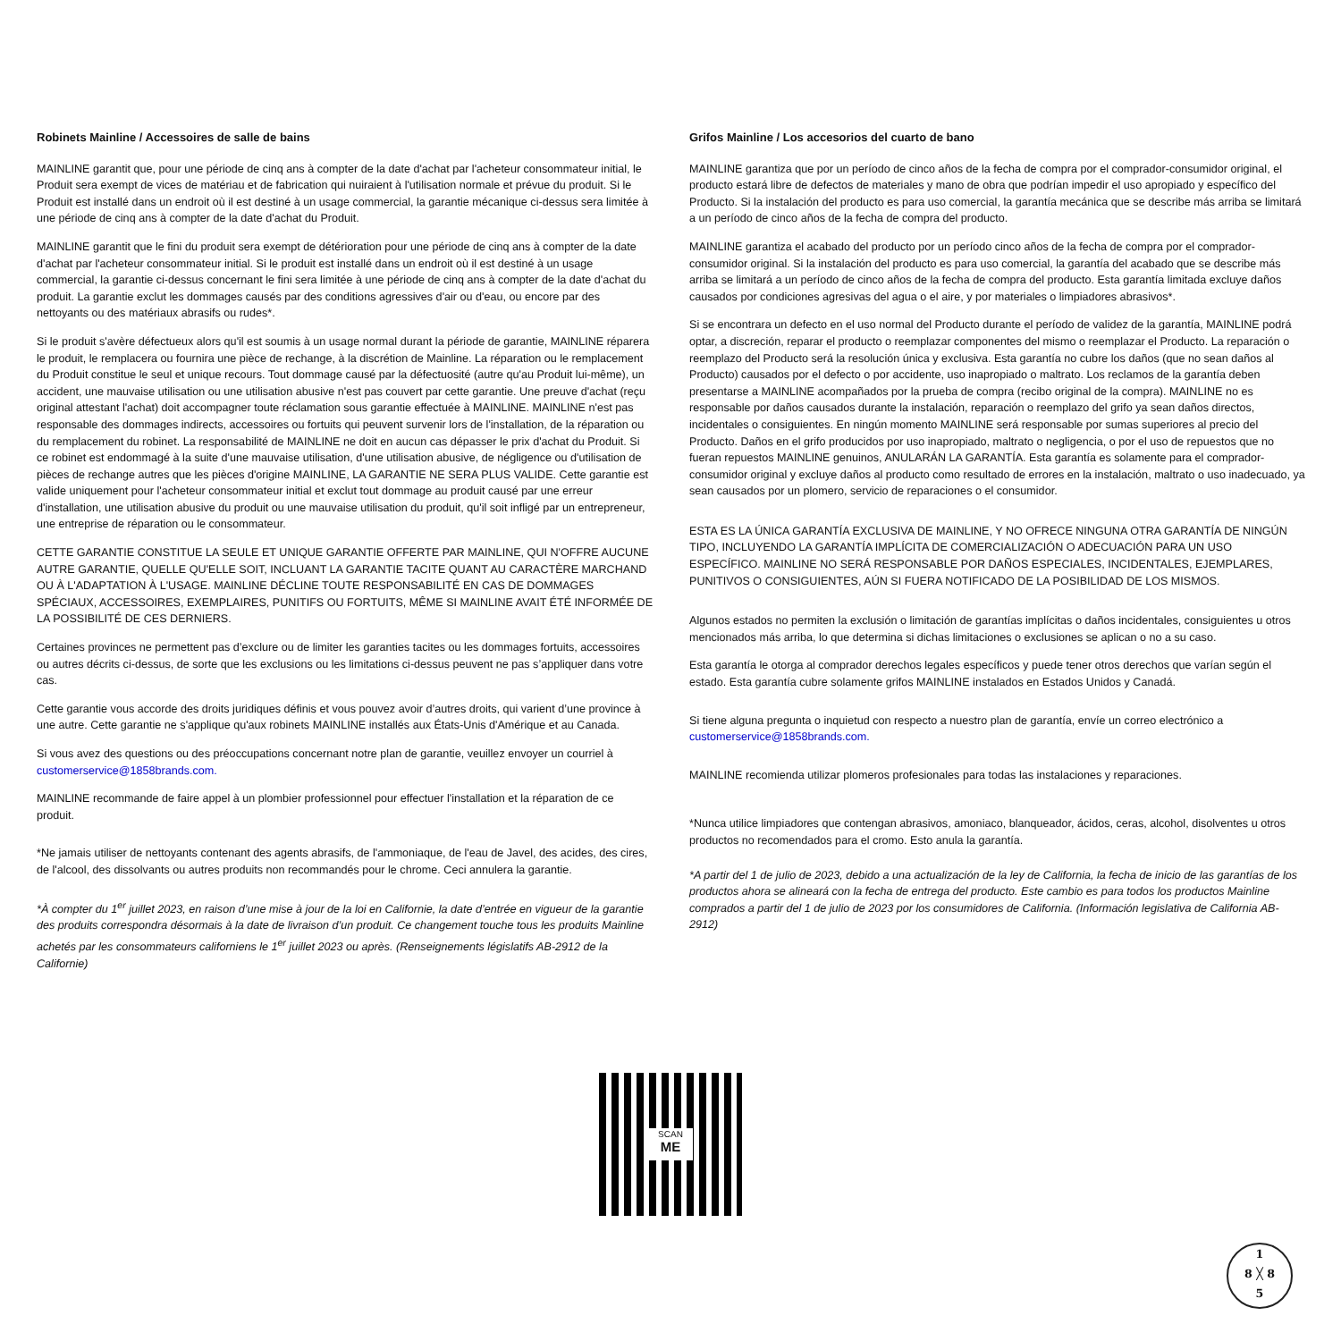Robinets Mainline / Accessoires de salle de bains
MAINLINE garantit que, pour une période de cinq ans à compter de la date d'achat par l'acheteur consommateur initial, le Produit sera exempt de vices de matériau et de fabrication qui nuiraient à l'utilisation normale et prévue du produit. Si le Produit est installé dans un endroit où il est destiné à un usage commercial, la garantie mécanique ci-dessus sera limitée à une période de cinq ans à compter de la date d'achat du Produit.
MAINLINE garantit que le fini du produit sera exempt de détérioration pour une période de cinq ans à compter de la date d'achat par l'acheteur consommateur initial. Si le produit est installé dans un endroit où il est destiné à un usage commercial, la garantie ci-dessus concernant le fini sera limitée à une période de cinq ans à compter de la date d'achat du produit. La garantie exclut les dommages causés par des conditions agressives d'air ou d'eau, ou encore par des nettoyants ou des matériaux abrasifs ou rudes*.
Si le produit s'avère défectueux alors qu'il est soumis à un usage normal durant la période de garantie, MAINLINE réparera le produit, le remplacera ou fournira une pièce de rechange, à la discrétion de Mainline. La réparation ou le remplacement du Produit constitue le seul et unique recours. Tout dommage causé par la défectuosité (autre qu'au Produit lui-même), un accident, une mauvaise utilisation ou une utilisation abusive n'est pas couvert par cette garantie. Une preuve d'achat (reçu original attestant l'achat) doit accompagner toute réclamation sous garantie effectuée à MAINLINE. MAINLINE n'est pas responsable des dommages indirects, accessoires ou fortuits qui peuvent survenir lors de l'installation, de la réparation ou du remplacement du robinet. La responsabilité de MAINLINE ne doit en aucun cas dépasser le prix d'achat du Produit. Si ce robinet est endommagé à la suite d'une mauvaise utilisation, d'une utilisation abusive, de négligence ou d'utilisation de pièces de rechange autres que les pièces d'origine MAINLINE, LA GARANTIE NE SERA PLUS VALIDE. Cette garantie est valide uniquement pour l'acheteur consommateur initial et exclut tout dommage au produit causé par une erreur d'installation, une utilisation abusive du produit ou une mauvaise utilisation du produit, qu'il soit infligé par un entrepreneur, une entreprise de réparation ou le consommateur.
CETTE GARANTIE CONSTITUE LA SEULE ET UNIQUE GARANTIE OFFERTE PAR MAINLINE, QUI N'OFFRE AUCUNE AUTRE GARANTIE, QUELLE QU'ELLE SOIT, INCLUANT LA GARANTIE TACITE QUANT AU CARACTÈRE MARCHAND OU À L'ADAPTATION À L'USAGE. MAINLINE DÉCLINE TOUTE RESPONSABILITÉ EN CAS DE DOMMAGES SPÉCIAUX, ACCESSOIRES, EXEMPLAIRES, PUNITIFS OU FORTUITS, MÊME SI MAINLINE AVAIT ÉTÉ INFORMÉE DE LA POSSIBILITÉ DE CES DERNIERS.
Certaines provinces ne permettent pas d’exclure ou de limiter les garanties tacites ou les dommages fortuits, accessoires ou autres décrits ci-dessus, de sorte que les exclusions ou les limitations ci-dessus peuvent ne pas s’appliquer dans votre cas.
Cette garantie vous accorde des droits juridiques définis et vous pouvez avoir d’autres droits, qui varient d’une province à une autre. Cette garantie ne s'applique qu'aux robinets MAINLINE installés aux États-Unis d'Amérique et au Canada.
Si vous avez des questions ou des préoccupations concernant notre plan de garantie, veuillez envoyer un courriel à customerservice@1858brands.com.
MAINLINE recommande de faire appel à un plombier professionnel pour effectuer l'installation et la réparation de ce produit.
*Ne jamais utiliser de nettoyants contenant des agents abrasifs, de l'ammoniaque, de l'eau de Javel, des acides, des cires, de l'alcool, des dissolvants ou autres produits non recommandés pour le chrome. Ceci annulera la garantie.
*À compter du 1<sup>er</sup> juillet 2023, en raison d’une mise à jour de la loi en Californie, la date d’entrée en vigueur de la garantie des produits correspondra désormais à la date de livraison d’un produit. Ce changement touche tous les produits Mainline achetés par les consommateurs californiens le 1<sup>er</sup> juillet 2023 ou après. (Renseignements législatifs AB-2912 de la Californie)
Grifos Mainline / Los accesorios del cuarto de bano
MAINLINE garantiza que por un período de cinco años de la fecha de compra por el comprador-consumidor original, el producto estará libre de defectos de materiales y mano de obra que podrían impedir el uso apropiado y específico del Producto. Si la instalación del producto es para uso comercial, la garantía mecánica que se describe más arriba se limitará a un período de cinco años de la fecha de compra del producto.
MAINLINE garantiza el acabado del producto por un período cinco años de la fecha de compra por el comprador-consumidor original. Si la instalación del producto es para uso comercial, la garantía del acabado que se describe más arriba se limitará a un período de cinco años de la fecha de compra del producto. Esta garantía limitada excluye daños causados por condiciones agresivas del agua o el aire, y por materiales o limpiadores abrasivos*.
Si se encontrara un defecto en el uso normal del Producto durante el período de validez de la garantía, MAINLINE podrá optar, a discreción, reparar el producto o reemplazar componentes del mismo o reemplazar el Producto. La reparación o reemplazo del Producto será la resolución única y exclusiva. Esta garantía no cubre los daños (que no sean daños al Producto) causados por el defecto o por accidente, uso inapropiado o maltrato. Los reclamos de la garantía deben presentarse a MAINLINE acompañados por la prueba de compra (recibo original de la compra). MAINLINE no es responsable por daños causados durante la instalación, reparación o reemplazo del grifo ya sean daños directos, incidentales o consiguientes. En ningún momento MAINLINE será responsable por sumas superiores al precio del Producto. Daños en el grifo producidos por uso inapropiado, maltrato o negligencia, o por el uso de repuestos que no fueran repuestos MAINLINE genuinos, ANULARÁN LA GARANTÍA. Esta garantía es solamente para el comprador-consumidor original y excluye daños al producto como resultado de errores en la instalación, maltrato o uso inadecuado, ya sean causados por un plomero, servicio de reparaciones o el consumidor.
ESTA ES LA ÚNICA GARANTÍA EXCLUSIVA DE MAINLINE, Y NO OFRECE NINGUNA OTRA GARANTÍA DE NINGÚN TIPO, INCLUYENDO LA GARANTÍA IMPLÍCITA DE COMERCIALIZACIÓN O ADECUACIÓN PARA UN USO ESPECÍFICO. MAINLINE NO SERÁ RESPONSABLE POR DAÑOS ESPECIALES, INCIDENTALES, EJEMPLARES, PUNITIVOS O CONSIGUIENTES, AÚN SI FUERA NOTIFICADO DE LA POSIBILIDAD DE LOS MISMOS.
Algunos estados no permiten la exclusión o limitación de garantías implícitas o daños incidentales, consiguientes u otros mencionados más arriba, lo que determina si dichas limitaciones o exclusiones se aplican o no a su caso.
Esta garantía le otorga al comprador derechos legales específicos y puede tener otros derechos que varían según el estado. Esta garantía cubre solamente grifos MAINLINE instalados en Estados Unidos y Canadá.
Si tiene alguna pregunta o inquietud con respecto a nuestro plan de garantía, envíe un correo electrónico a customerservice@1858brands.com.
MAINLINE recomienda utilizar plomeros profesionales para todas las instalaciones y reparaciones.
*Nunca utilice limpiadores que contengan abrasivos, amoniaco, blanqueador, ácidos, ceras, alcohol, disolventes u otros productos no recomendados para el cromo. Esto anula la garantía.
*A partir del 1 de julio de 2023, debido a una actualización de la ley de California, la fecha de inicio de las garantías de los productos ahora se alineará con la fecha de entrega del producto. Este cambio es para todos los productos Mainline comprados a partir del 1 de julio de 2023 por los consumidores de California. (Información legislativa de California AB-2912)
SCAN
ME
1
8 ╳ 8
5